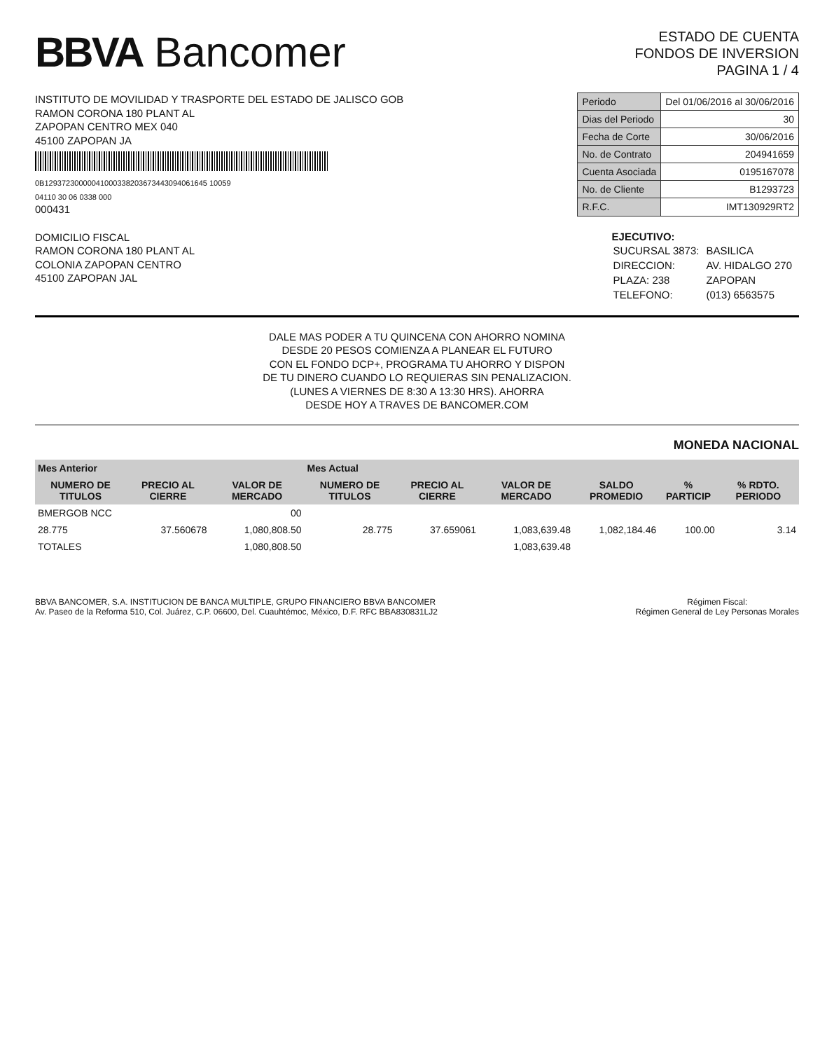BBVA Bancomer
ESTADO DE CUENTA
FONDOS DE INVERSION
PAGINA 1 / 4
INSTITUTO DE MOVILIDAD Y TRASPORTE DEL ESTADO DE JALISCO GOB
RAMON CORONA 180 PLANT AL
ZAPOPAN CENTRO MEX 040
45100 ZAPOPAN JA
0B12937230000041000338203673443094061645 10059
04110 30 06 0338 000
000431
| Periodo | Del 01/06/2016 al 30/06/2016 |
| Dias del Periodo | 30 |
| Fecha de Corte | 30/06/2016 |
| No. de Contrato | 204941659 |
| Cuenta Asociada | 0195167078 |
| No. de Cliente | B1293723 |
| R.F.C. | IMT130929RT2 |
DOMICILIO FISCAL
RAMON CORONA 180 PLANT AL
COLONIA ZAPOPAN CENTRO
45100 ZAPOPAN JAL
EJECUTIVO:
| SUCURSAL 3873: | BASILICA |
| DIRECCION: | AV. HIDALGO 270 |
| PLAZA: 238 | ZAPOPAN |
| TELEFONO: | (013) 6563575 |
DALE MAS PODER A TU QUINCENA CON AHORRO NOMINA
DESDE 20 PESOS COMIENZA A PLANEAR EL FUTURO
CON EL FONDO DCP+, PROGRAMA TU AHORRO Y DISPON
DE TU DINERO CUANDO LO REQUIERAS SIN PENALIZACION.
(LUNES A VIERNES DE 8:30 A 13:30 HRS). AHORRA
DESDE HOY A TRAVES DE BANCOMER.COM
MONEDA NACIONAL
| Mes Anterior | | | Mes Actual | | | | | |
| --- | --- | --- | --- | --- | --- | --- | --- | --- |
| NUMERO DE TITULOS | PRECIO AL CIERRE | VALOR DE MERCADO | NUMERO DE TITULOS | PRECIO AL CIERRE | VALOR DE MERCADO | SALDO PROMEDIO | % PARTICIP | % RDTO. PERIODO |
| BMERGOB NCC | | 00 | | | | | | |
| 28.775 | 37.560678 | 1,080,808.50 | 28.775 | 37.659061 | 1,083,639.48 | 1,082,184.46 | 100.00 | 3.14 |
| TOTALES | | 1,080,808.50 | | | 1,083,639.48 | | | |
BBVA BANCOMER, S.A. INSTITUCION DE BANCA MULTIPLE, GRUPO FINANCIERO BBVA BANCOMER
Av. Paseo de la Reforma 510, Col. Juárez, C.P. 06600, Del. Cuauhtémoc, México, D.F. RFC BBA830831LJ2
Régimen Fiscal:
Régimen General de Ley Personas Morales